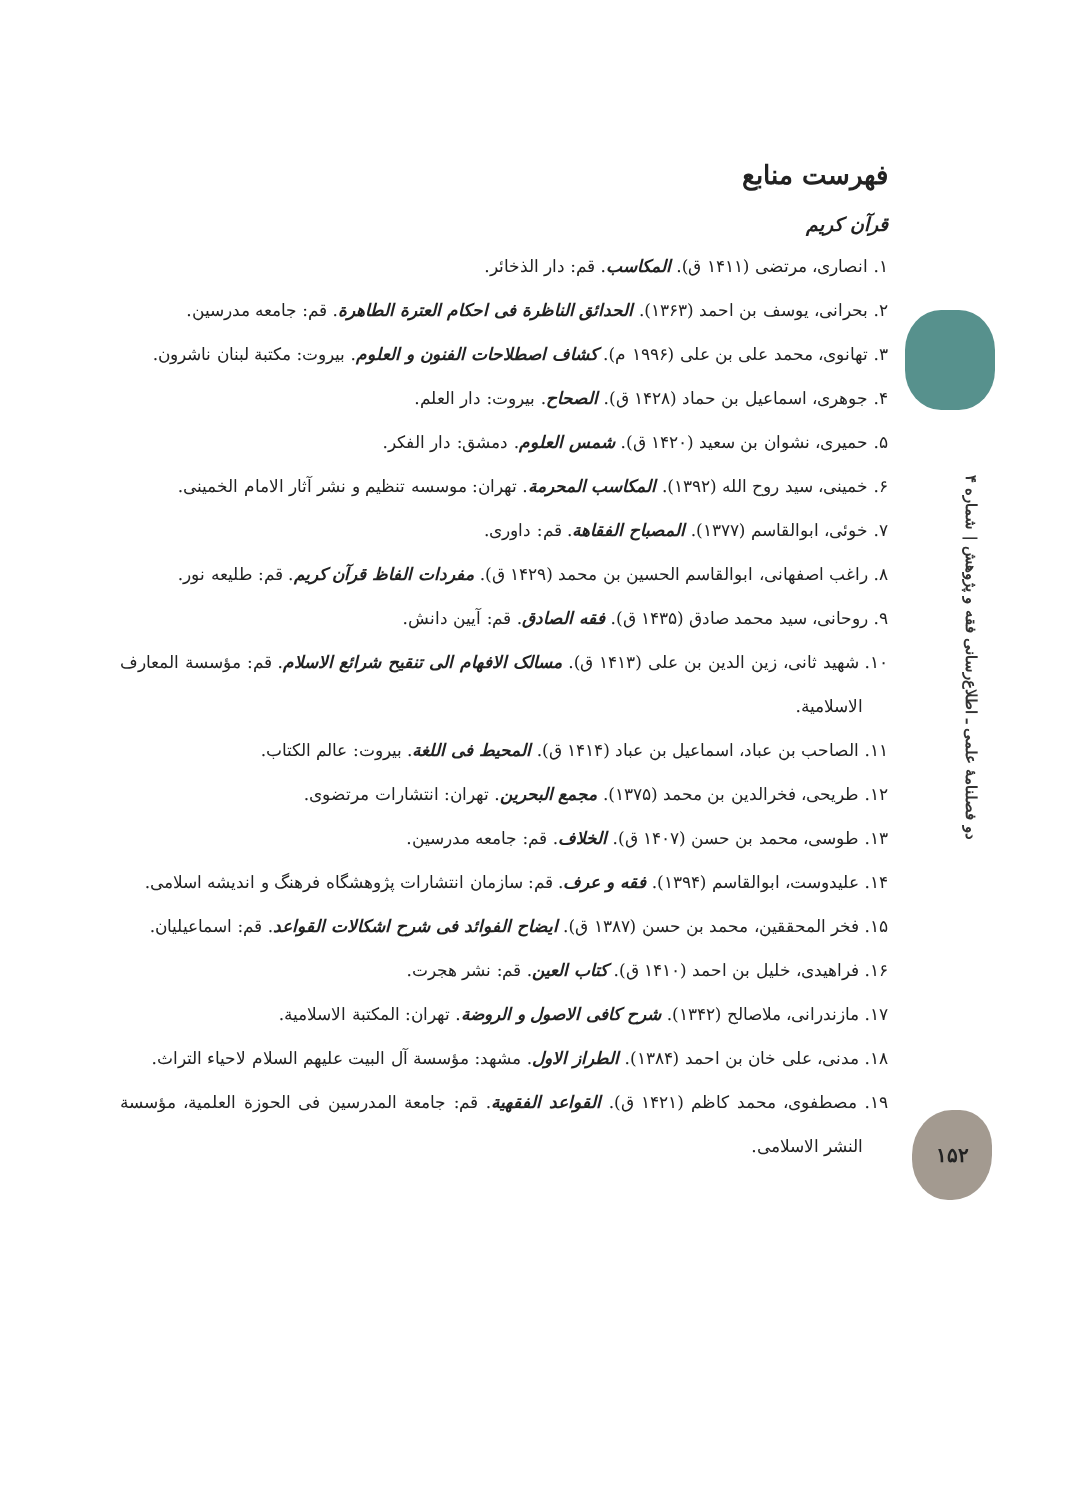دو فصلنامهٔ علمی ـ اطلاع‌رسانی فقه و پژوهش | شماره ۴
۱۵۲
فهرست منابع
قرآن کریم
۱. انصاری، مرتضی (۱۴۱۱ ق). المکاسب. قم: دار الذخائر.
۲. بحرانی، یوسف بن احمد (۱۳۶۳). الحدائق الناظرة فی احکام العترة الطاهرة. قم: جامعه مدرسین.
۳. تهانوی، محمد علی بن علی (۱۹۹۶ م). کشاف اصطلاحات الفنون و العلوم. بیروت: مکتبة لبنان ناشرون.
۴. جوهری، اسماعیل بن حماد (۱۴۲۸ ق). الصحاح. بیروت: دار العلم.
۵. حمیری، نشوان بن سعید (۱۴۲۰ ق). شمس العلوم. دمشق: دار الفکر.
۶. خمینی، سید روح الله (۱۳۹۲). المکاسب المحرمة. تهران: موسسه تنظیم و نشر آثار الامام الخمینی.
۷. خوئی، ابوالقاسم (۱۳۷۷). المصباح الفقاهة. قم: داوری.
۸. راغب اصفهانی، ابوالقاسم الحسین بن محمد (۱۴۲۹ ق). مفردات الفاظ قرآن کریم. قم: طلیعه نور.
۹. روحانی، سید محمد صادق (۱۴۳۵ ق). فقه الصادق. قم: آیین دانش.
۱۰. شهید ثانی، زین الدین بن علی (۱۴۱۳ ق). مسالک الافهام الی تنقیح شرائع الاسلام. قم: مؤسسة المعارف الاسلامیة.
۱۱. الصاحب بن عباد، اسماعیل بن عباد (۱۴۱۴ ق). المحیط فی اللغة. بیروت: عالم الکتاب.
۱۲. طریحی، فخرالدین بن محمد (۱۳۷۵). مجمع البحرین. تهران: انتشارات مرتضوی.
۱۳. طوسی، محمد بن حسن (۱۴۰۷ ق). الخلاف. قم: جامعه مدرسین.
۱۴. علیدوست، ابوالقاسم (۱۳۹۴). فقه و عرف. قم: سازمان انتشارات پژوهشگاه فرهنگ و اندیشه اسلامی.
۱۵. فخر المحققین، محمد بن حسن (۱۳۸۷ ق). ایضاح الفوائد فی شرح اشکالات القواعد. قم: اسماعیلیان.
۱۶. فراهیدی، خلیل بن احمد (۱۴۱۰ ق). کتاب العین. قم: نشر هجرت.
۱۷. مازندرانی، ملاصالح (۱۳۴۲). شرح کافی الاصول و الروضة. تهران: المکتبة الاسلامیة.
۱۸. مدنی، علی خان بن احمد (۱۳۸۴). الطراز الاول. مشهد: مؤسسة آل البیت علیهم السلام لاحیاء التراث.
۱۹. مصطفوی، محمد کاظم (۱۴۲۱ ق). القواعد الفقهیة. قم: جامعة المدرسین فی الحوزة العلمیة، مؤسسة النشر الاسلامی.